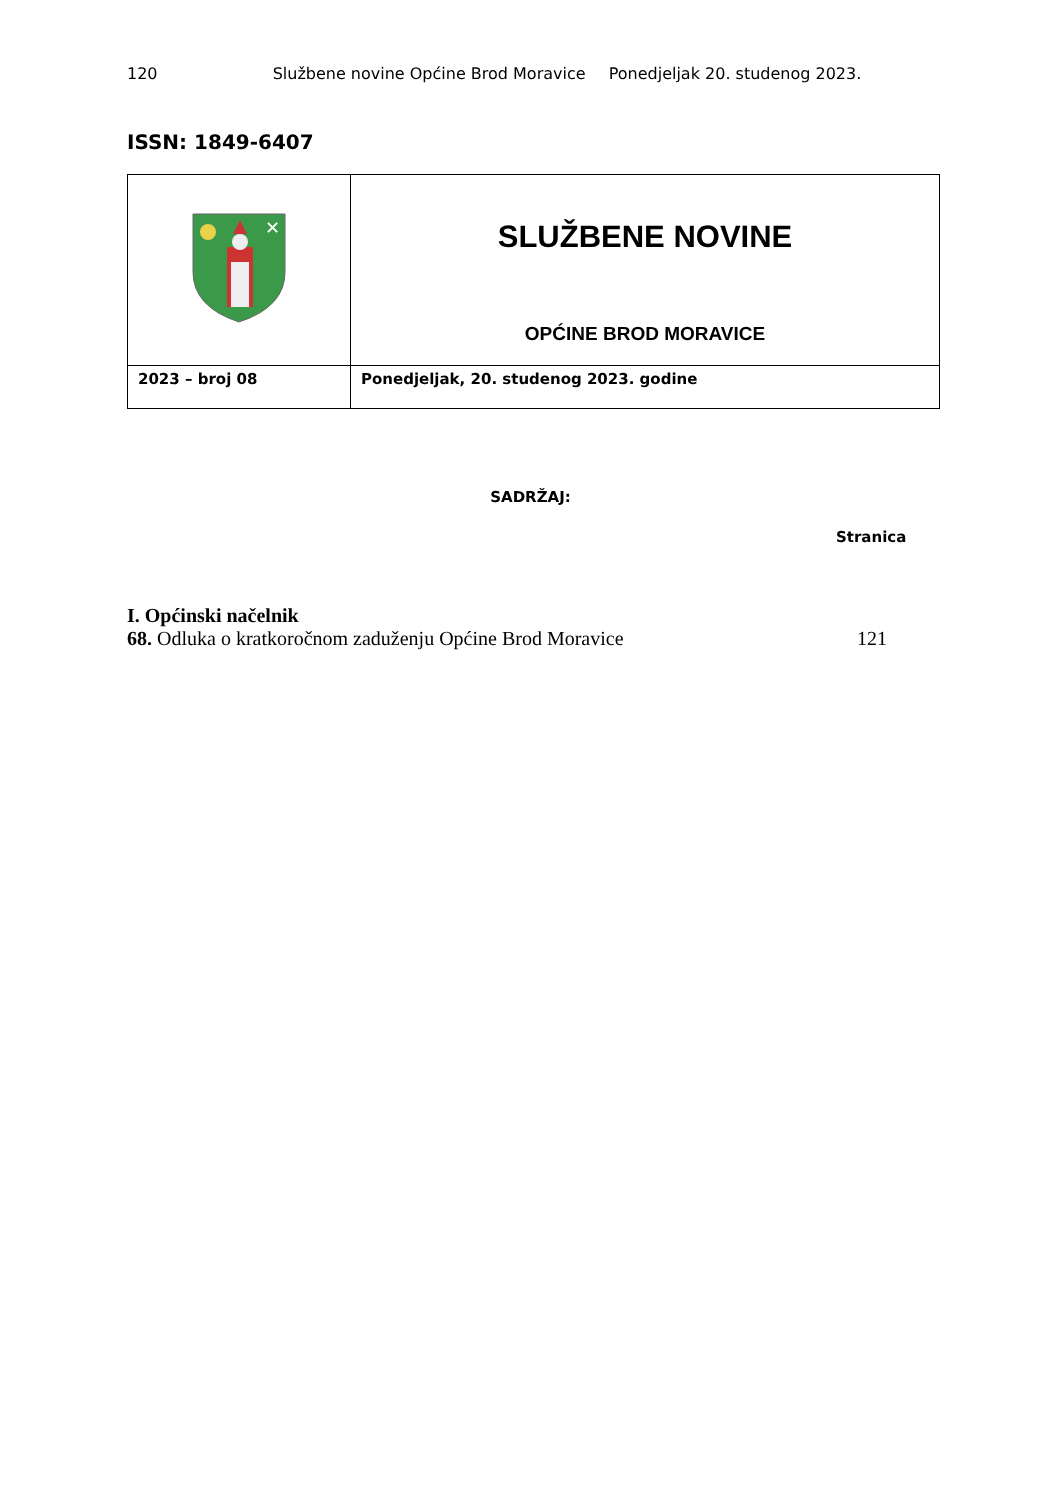120 Službene novine Općine Brod Moravice Ponedjeljak 20. studenog 2023.
ISSN: 1849-6407
| ✕ | SLUŽBENE NOVINE OPĆINE BROD MORAVICE |
| 2023 – broj 08 | Ponedjeljak, 20. studenog 2023. godine |
SADRŽAJ:
Stranica
I. Općinski načelnik
68. Odluka o kratkoročnom zaduženju Općine Brod Moravice 121